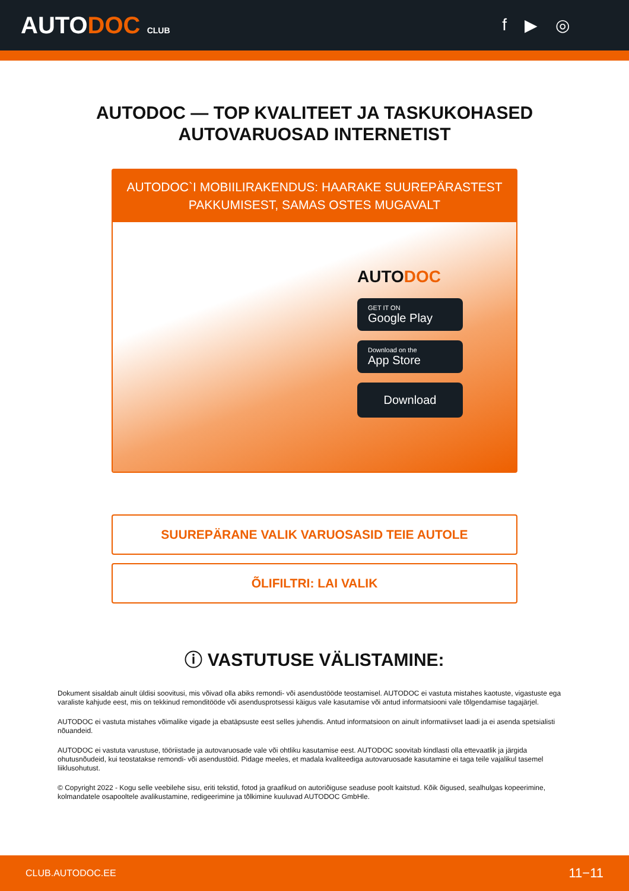AUTODOC CLUB
f ▶ ◎
AUTODOC — TOP KVALITEET JA TASKUKOHASED
AUTOVARUOSAD INTERNETIST
AUTODOC`I MOBIILIRAKENDUS: HAARAKE SUUREPÄRASTEST PAKKUMISEST, SAMAS OSTES MUGAVALT
AUTODOC
GET IT ON
Google Play
Download on the
App Store
Download
SUUREPÄRANE VALIK VARUOSASID TEIE AUTOLE
ÕLIFILTRI: LAI VALIK
ⓘ VASTUTUSE VÄLISTAMINE:
Dokument sisaldab ainult üldisi soovitusi, mis võivad olla abiks remondi- või asendustööde teostamisel. AUTODOC ei vastuta mistahes kaotuste, vigastuste ega varaliste kahjude eest, mis on tekkinud remonditööde või asendusprotsessi käigus vale kasutamise või antud informatsiooni vale tõlgendamise tagajärjel.
AUTODOC ei vastuta mistahes võimalike vigade ja ebatäpsuste eest selles juhendis. Antud informatsioon on ainult informatiivset laadi ja ei asenda spetsialisti nõuandeid.
AUTODOC ei vastuta varustuse, tööriistade ja autovaruosade vale või ohtliku kasutamise eest. AUTODOC soovitab kindlasti olla ettevaatlik ja järgida ohutusnõudeid, kui teostatakse remondi- või asendustöid. Pidage meeles, et madala kvaliteediga autovaruosade kasutamine ei taga teile vajalikul tasemel liiklusohutust.
© Copyright 2022 - Kogu selle veebilehe sisu, eriti tekstid, fotod ja graafikud on autoriõiguse seaduse poolt kaitstud. Kõik õigused, sealhulgas kopeerimine, kolmandatele osapooltele avalikustamine, redigeerimine ja tõlkimine kuuluvad AUTODOC GmbHle.
CLUB.AUTODOC.EE 11−11